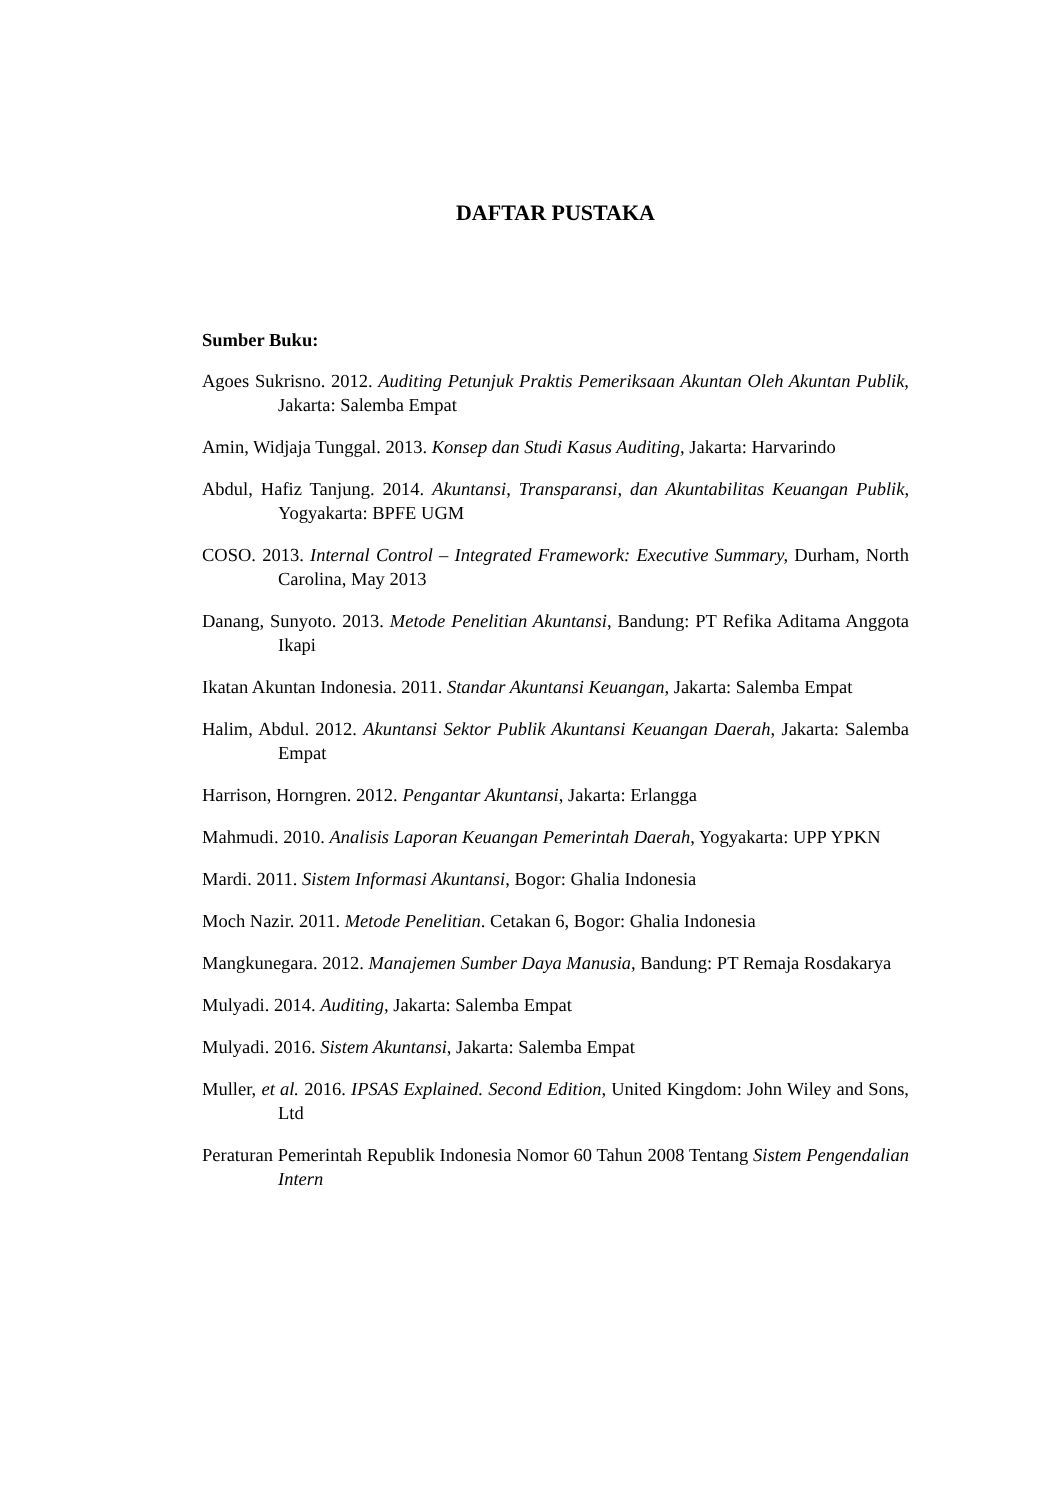DAFTAR PUSTAKA
Sumber Buku:
Agoes Sukrisno. 2012. Auditing Petunjuk Praktis Pemeriksaan Akuntan Oleh Akuntan Publik, Jakarta: Salemba Empat
Amin, Widjaja Tunggal. 2013. Konsep dan Studi Kasus Auditing, Jakarta: Harvarindo
Abdul, Hafiz Tanjung. 2014. Akuntansi, Transparansi, dan Akuntabilitas Keuangan Publik, Yogyakarta: BPFE UGM
COSO. 2013. Internal Control – Integrated Framework: Executive Summary, Durham, North Carolina, May 2013
Danang, Sunyoto. 2013. Metode Penelitian Akuntansi, Bandung: PT Refika Aditama Anggota Ikapi
Ikatan Akuntan Indonesia. 2011. Standar Akuntansi Keuangan, Jakarta: Salemba Empat
Halim, Abdul. 2012. Akuntansi Sektor Publik Akuntansi Keuangan Daerah, Jakarta: Salemba Empat
Harrison, Horngren. 2012. Pengantar Akuntansi, Jakarta: Erlangga
Mahmudi. 2010. Analisis Laporan Keuangan Pemerintah Daerah, Yogyakarta: UPP YPKN
Mardi. 2011. Sistem Informasi Akuntansi, Bogor: Ghalia Indonesia
Moch Nazir. 2011. Metode Penelitian. Cetakan 6, Bogor: Ghalia Indonesia
Mangkunegara. 2012. Manajemen Sumber Daya Manusia, Bandung: PT Remaja Rosdakarya
Mulyadi. 2014. Auditing, Jakarta: Salemba Empat
Mulyadi. 2016. Sistem Akuntansi, Jakarta: Salemba Empat
Muller, et al. 2016. IPSAS Explained. Second Edition, United Kingdom: John Wiley and Sons, Ltd
Peraturan Pemerintah Republik Indonesia Nomor 60 Tahun 2008 Tentang Sistem Pengendalian Intern